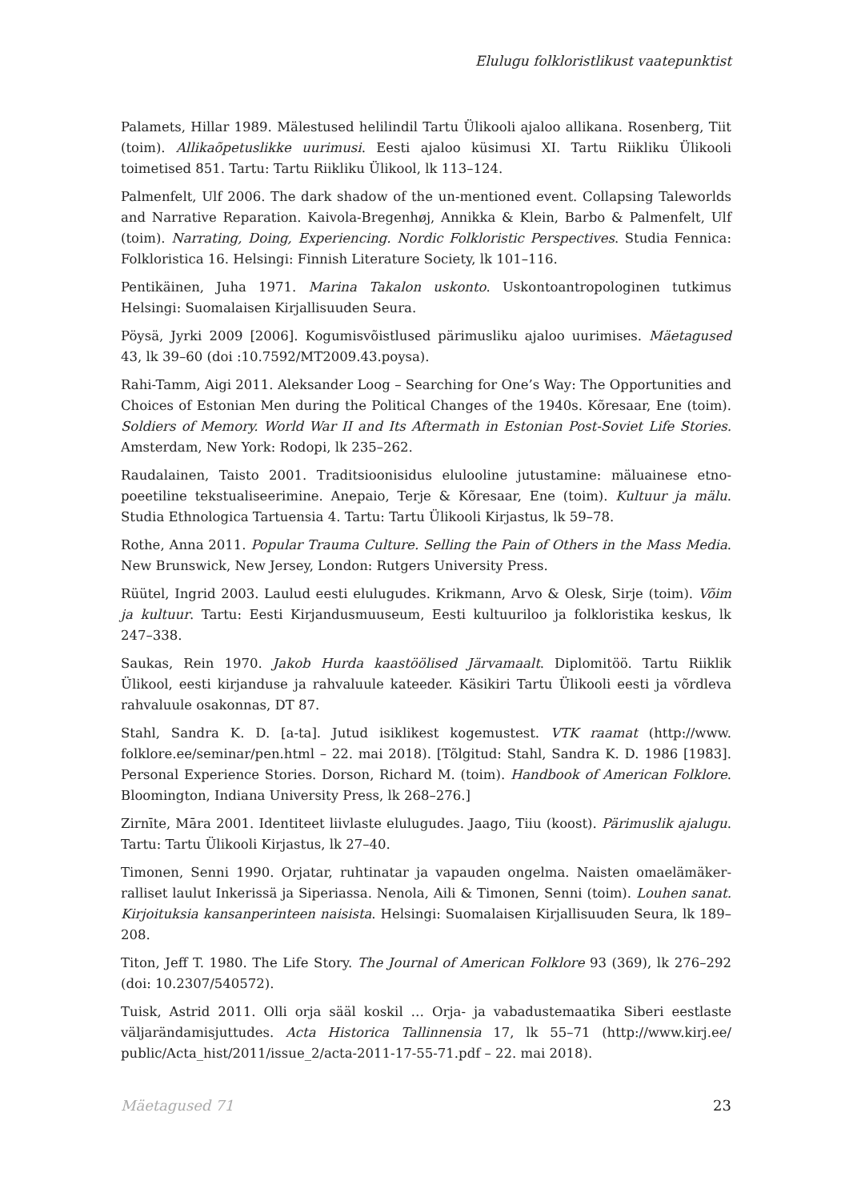Elulugu folkloristlikust vaatepunktist
Palamets, Hillar 1989. Mälestused helilindil Tartu Ülikooli ajaloo allikana. Rosenberg, Tiit (toim). Allikaõpetuslikke uurimusi. Eesti ajaloo küsimusi XI. Tartu Riikliku Ülikooli toimetised 851. Tartu: Tartu Riikliku Ülikool, lk 113–124.
Palmenfelt, Ulf 2006. The dark shadow of the un-mentioned event. Collapsing Taleworlds and Narrative Reparation. Kaivola-Bregenhøj, Annikka & Klein, Barbo & Palmenfelt, Ulf (toim). Narrating, Doing, Experiencing. Nordic Folkloristic Perspectives. Studia Fennica: Folkloristica 16. Helsingi: Finnish Literature Society, lk 101–116.
Pentikäinen, Juha 1971. Marina Takalon uskonto. Uskontoantropologinen tutkimus Helsingi: Suomalaisen Kirjallisuuden Seura.
Pöysä, Jyrki 2009 [2006]. Kogumisvõistlused pärimusliku ajaloo uurimises. Mäetagused 43, lk 39–60 (doi :10.7592/MT2009.43.poysa).
Rahi-Tamm, Aigi 2011. Aleksander Loog – Searching for One’s Way: The Opportunities and Choices of Estonian Men during the Political Changes of the 1940s. Kõresaar, Ene (toim). Soldiers of Memory. World War II and Its Aftermath in Estonian Post-Soviet Life Stories. Amsterdam, New York: Rodopi, lk 235–262.
Raudalainen, Taisto 2001. Traditsioonisidus elulooline jutustamine: mäluainese etno­poeetiline tekstualiseerimine. Anepaio, Terje & Kõresaar, Ene (toim). Kultuur ja mälu. Studia Ethnologica Tartuensia 4. Tartu: Tartu Ülikooli Kirjastus, lk 59–78.
Rothe, Anna 2011. Popular Trauma Culture. Selling the Pain of Others in the Mass Media. New Brunswick, New Jersey, London: Rutgers University Press.
Rüütel, Ingrid 2003. Laulud eesti elulugudes. Krikmann, Arvo & Olesk, Sirje (toim). Võim ja kultuur. Tartu: Eesti Kirjandusmuuseum, Eesti kultuuriloo ja folkloristika keskus, lk 247–338.
Saukas, Rein 1970. Jakob Hurda kaastöölised Järvamaalt. Diplomitöö. Tartu Riiklik Ülikool, eesti kirjanduse ja rahvaluule kateeder. Käsikiri Tartu Ülikooli eesti ja võrdleva rahvaluule osakonnas, DT 87.
Stahl, Sandra K. D. [a-ta]. Jutud isiklikest kogemustest. VTK raamat (http://www. folklore.ee/seminar/pen.html – 22. mai 2018). [Tõlgitud: Stahl, Sandra K. D. 1986 [1983]. Personal Experience Stories. Dorson, Richard M. (toim). Handbook of American Folklore. Bloomington, Indiana University Press, lk 268–276.]
Zirnīte, Māra 2001. Identiteet liivlaste elulugudes. Jaago, Tiiu (koost). Pärimuslik ajalugu. Tartu: Tartu Ülikooli Kirjastus, lk 27–40.
Timonen, Senni 1990. Orjatar, ruhtinatar ja vapauden ongelma. Naisten omaelämäker­ralliset laulut Inkerissä ja Siperiassa. Nenola, Aili & Timonen, Senni (toim). Louhen sanat. Kirjoituksia kansanperinteen naisista. Helsingi: Suomalaisen Kirjallisuuden Seura, lk 189–208.
Titon, Jeff T. 1980. The Life Story. The Journal of American Folklore 93 (369), lk 276–292 (doi: 10.2307/540572).
Tuisk, Astrid 2011. Olli orja sääl koskil … Orja- ja vabadustemaatika Siberi eestlaste väljarändamisjuttudes. Acta Historica Tallinnensia 17, lk 55–71 (http://www.kirj.ee/ public/Acta_hist/2011/issue_2/acta-2011-17-55-71.pdf – 22. mai 2018).
Mäetagused 71 23